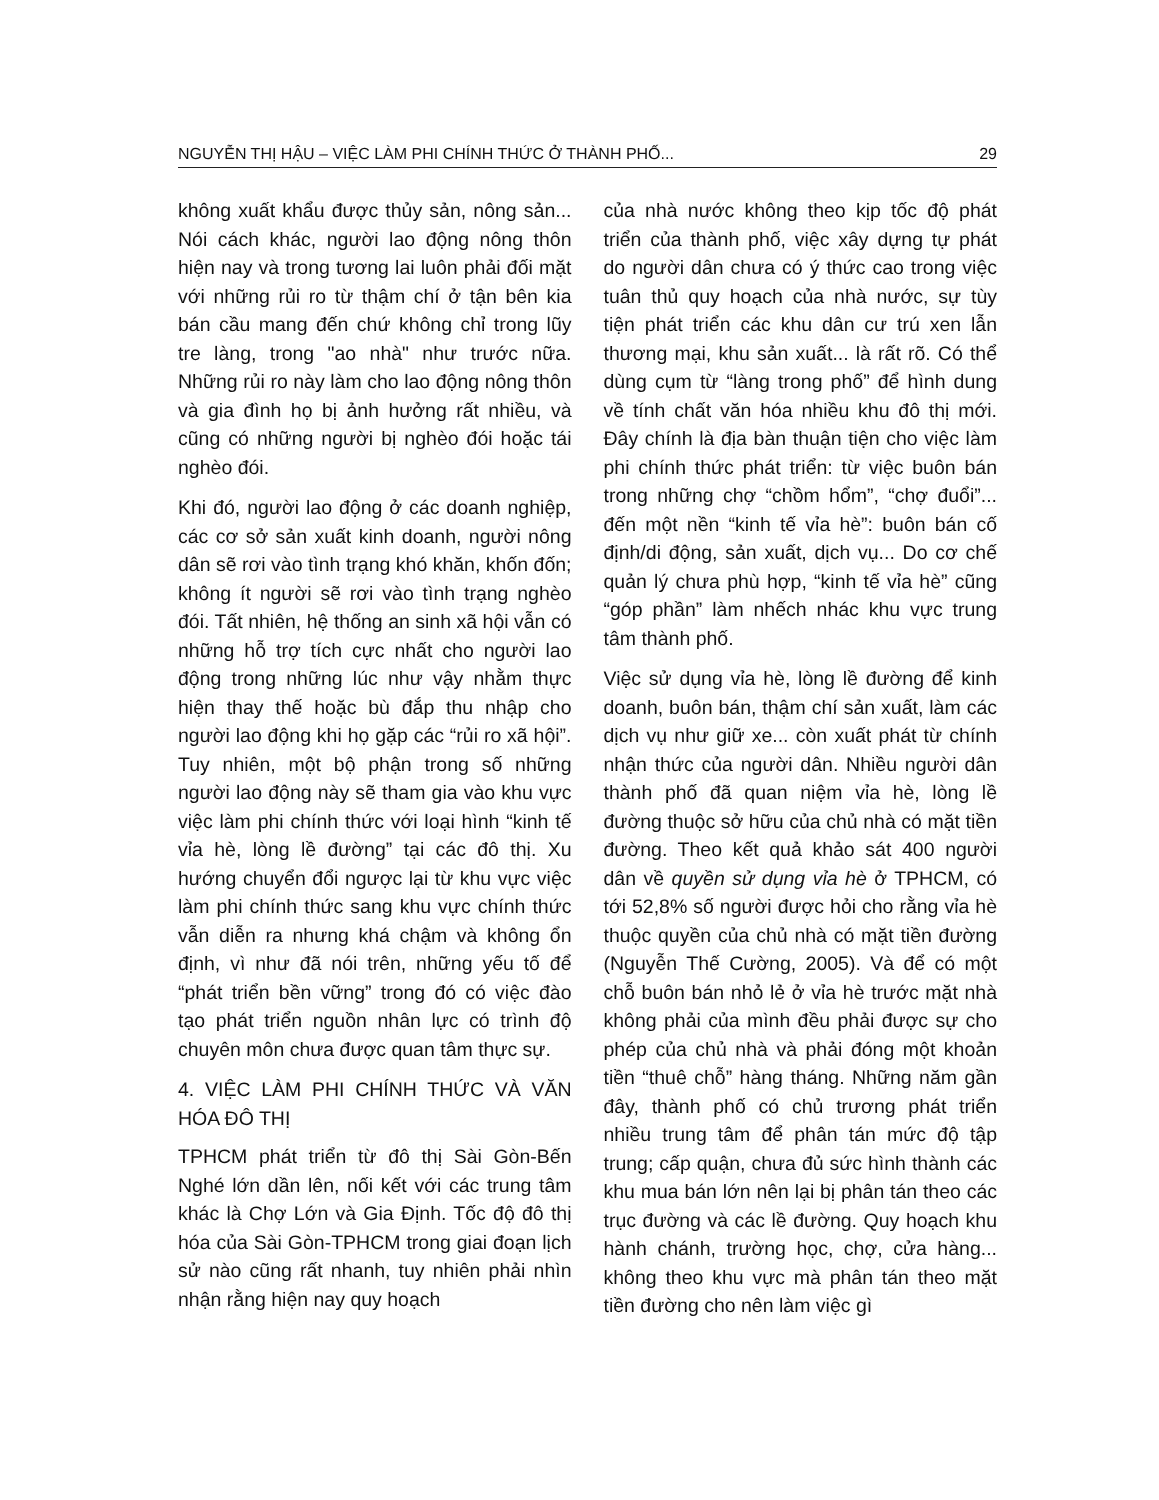NGUYỄN THỊ HẬU – VIỆC LÀM PHI CHÍNH THỨC Ở THÀNH PHỐ... 29
không xuất khẩu được thủy sản, nông sản... Nói cách khác, người lao động nông thôn hiện nay và trong tương lai luôn phải đối mặt với những rủi ro từ thậm chí ở tận bên kia bán cầu mang đến chứ không chỉ trong lũy tre làng, trong "ao nhà" như trước nữa. Những rủi ro này làm cho lao động nông thôn và gia đình họ bị ảnh hưởng rất nhiều, và cũng có những người bị nghèo đói hoặc tái nghèo đói.
Khi đó, người lao động ở các doanh nghiệp, các cơ sở sản xuất kinh doanh, người nông dân sẽ rơi vào tình trạng khó khăn, khốn đốn; không ít người sẽ rơi vào tình trạng nghèo đói. Tất nhiên, hệ thống an sinh xã hội vẫn có những hỗ trợ tích cực nhất cho người lao động trong những lúc như vậy nhằm thực hiện thay thế hoặc bù đắp thu nhập cho người lao động khi họ gặp các “rủi ro xã hội”. Tuy nhiên, một bộ phận trong số những người lao động này sẽ tham gia vào khu vực việc làm phi chính thức với loại hình “kinh tế vỉa hè, lòng lề đường” tại các đô thị. Xu hướng chuyển đổi ngược lại từ khu vực việc làm phi chính thức sang khu vực chính thức vẫn diễn ra nhưng khá chậm và không ổn định, vì như đã nói trên, những yếu tố để “phát triển bền vững” trong đó có việc đào tạo phát triển nguồn nhân lực có trình độ chuyên môn chưa được quan tâm thực sự.
4. VIỆC LÀM PHI CHÍNH THỨC VÀ VĂN HÓA ĐÔ THỊ
TPHCM phát triển từ đô thị Sài Gòn-Bến Nghé lớn dần lên, nối kết với các trung tâm khác là Chợ Lớn và Gia Định. Tốc độ đô thị hóa của Sài Gòn-TPHCM trong giai đoạn lịch sử nào cũng rất nhanh, tuy nhiên phải nhìn nhận rằng hiện nay quy hoạch
của nhà nước không theo kịp tốc độ phát triển của thành phố, việc xây dựng tự phát do người dân chưa có ý thức cao trong việc tuân thủ quy hoạch của nhà nước, sự tùy tiện phát triển các khu dân cư trú xen lẫn thương mại, khu sản xuất... là rất rõ. Có thể dùng cụm từ “làng trong phố” để hình dung về tính chất văn hóa nhiều khu đô thị mới. Đây chính là địa bàn thuận tiện cho việc làm phi chính thức phát triển: từ việc buôn bán trong những chợ “chồm hổm”, “chợ đuổi”... đến một nền “kinh tế vỉa hè”: buôn bán cố định/di động, sản xuất, dịch vụ... Do cơ chế quản lý chưa phù hợp, “kinh tế vỉa hè” cũng “góp phần” làm nhếch nhác khu vực trung tâm thành phố.
Việc sử dụng vỉa hè, lòng lề đường để kinh doanh, buôn bán, thậm chí sản xuất, làm các dịch vụ như giữ xe... còn xuất phát từ chính nhận thức của người dân. Nhiều người dân thành phố đã quan niệm vỉa hè, lòng lề đường thuộc sở hữu của chủ nhà có mặt tiền đường. Theo kết quả khảo sát 400 người dân về quyền sử dụng vỉa hè ở TPHCM, có tới 52,8% số người được hỏi cho rằng vỉa hè thuộc quyền của chủ nhà có mặt tiền đường (Nguyễn Thế Cường, 2005). Và để có một chỗ buôn bán nhỏ lẻ ở vỉa hè trước mặt nhà không phải của mình đều phải được sự cho phép của chủ nhà và phải đóng một khoản tiền “thuê chỗ” hàng tháng. Những năm gần đây, thành phố có chủ trương phát triển nhiều trung tâm để phân tán mức độ tập trung; cấp quận, chưa đủ sức hình thành các khu mua bán lớn nên lại bị phân tán theo các trục đường và các lề đường. Quy hoạch khu hành chánh, trường học, chợ, cửa hàng... không theo khu vực mà phân tán theo mặt tiền đường cho nên làm việc gì